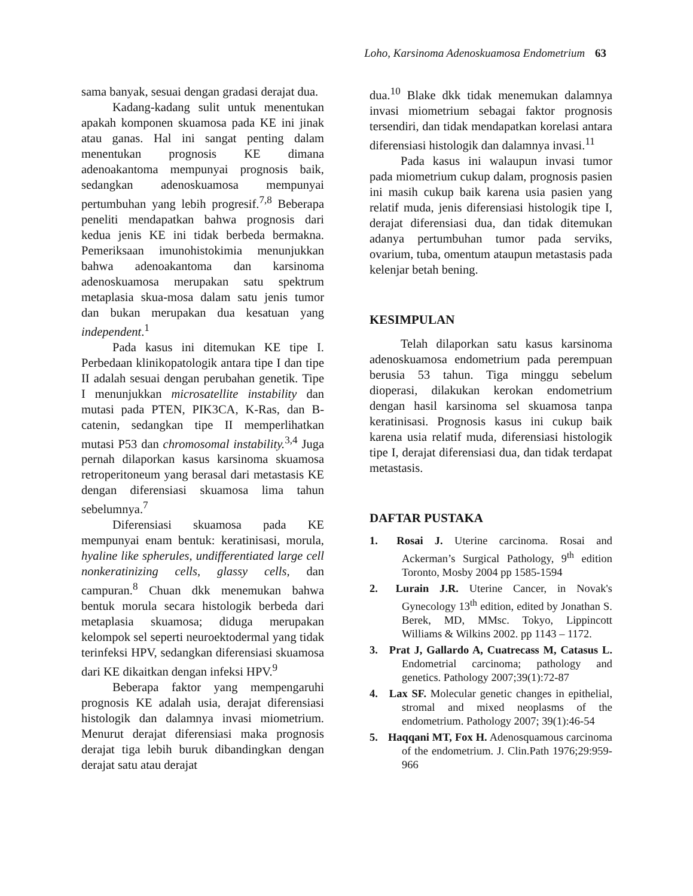Loho, Karsinoma Adenoskuamosa Endometrium 63
sama banyak, sesuai dengan gradasi derajat dua.
Kadang-kadang sulit untuk menentukan apakah komponen skuamosa pada KE ini jinak atau ganas. Hal ini sangat penting dalam menentukan prognosis KE dimana adenoakantoma mempunyai prognosis baik, sedangkan adenoskuamosa mempunyai pertumbuhan yang lebih progresif.<sup>7,8</sup> Beberapa peneliti mendapatkan bahwa prognosis dari kedua jenis KE ini tidak berbeda bermakna. Pemeriksaan imunohistokimia menunjukkan bahwa adenoakantoma dan karsinoma adenoskuamosa merupakan satu spektrum metaplasia skua-mosa dalam satu jenis tumor dan bukan merupakan dua kesatuan yang independent.<sup>1</sup>
Pada kasus ini ditemukan KE tipe I. Perbedaan klinikopatologik antara tipe I dan tipe II adalah sesuai dengan perubahan genetik. Tipe I menunjukkan microsatellite instability dan mutasi pada PTEN, PIK3CA, K-Ras, dan B-catenin, sedangkan tipe II memperlihatkan mutasi P53 dan chromosomal instability.<sup>3,4</sup> Juga pernah dilaporkan kasus karsinoma skuamosa retroperitoneum yang berasal dari metastasis KE dengan diferensiasi skuamosa lima tahun sebelumnya.<sup>7</sup>
Diferensiasi skuamosa pada KE mempunyai enam bentuk: keratinisasi, morula, hyaline like spherules, undifferentiated large cell nonkeratinizing cells, glassy cells, dan campuran.<sup>8</sup> Chuan dkk menemukan bahwa bentuk morula secara histologik berbeda dari metaplasia skuamosa; diduga merupakan kelompok sel seperti neuroektodermal yang tidak terinfeksi HPV, sedangkan diferensiasi skuamosa dari KE dikaitkan dengan infeksi HPV.<sup>9</sup>
Beberapa faktor yang mempengaruhi prognosis KE adalah usia, derajat diferensiasi histologik dan dalamnya invasi miometrium. Menurut derajat diferensiasi maka prognosis derajat tiga lebih buruk dibandingkan dengan derajat satu atau derajat
dua.<sup>10</sup> Blake dkk tidak menemukan dalamnya invasi miometrium sebagai faktor prognosis tersendiri, dan tidak mendapatkan korelasi antara diferensiasi histologik dan dalamnya invasi.<sup>11</sup>
Pada kasus ini walaupun invasi tumor pada miometrium cukup dalam, prognosis pasien ini masih cukup baik karena usia pasien yang relatif muda, jenis diferensiasi histologik tipe I, derajat diferensiasi dua, dan tidak ditemukan adanya pertumbuhan tumor pada serviks, ovarium, tuba, omentum ataupun metastasis pada kelenjar betah bening.
KESIMPULAN
Telah dilaporkan satu kasus karsinoma adenoskuamosa endometrium pada perempuan berusia 53 tahun. Tiga minggu sebelum dioperasi, dilakukan kerokan endometrium dengan hasil karsinoma sel skuamosa tanpa keratinisasi. Prognosis kasus ini cukup baik karena usia relatif muda, diferensiasi histologik tipe I, derajat diferensiasi dua, dan tidak terdapat metastasis.
DAFTAR PUSTAKA
1. Rosai J. Uterine carcinoma. Rosai and Ackerman’s Surgical Pathology, 9<sup>th</sup> edition Toronto, Mosby 2004 pp 1585-1594
2. Lurain J.R. Uterine Cancer, in Novak's Gynecology 13<sup>th</sup> edition, edited by Jonathan S. Berek, MD, MMsc. Tokyo, Lippincott Williams & Wilkins 2002. pp 1143 – 1172.
3. Prat J, Gallardo A, Cuatrecass M, Catasus L. Endometrial carcinoma; pathology and genetics. Pathology 2007;39(1):72-87
4. Lax SF. Molecular genetic changes in epithelial, stromal and mixed neoplasms of the endometrium. Pathology 2007; 39(1):46-54
5. Haqqani MT, Fox H. Adenosquamous carcinoma of the endometrium. J. Clin.Path 1976;29:959-966